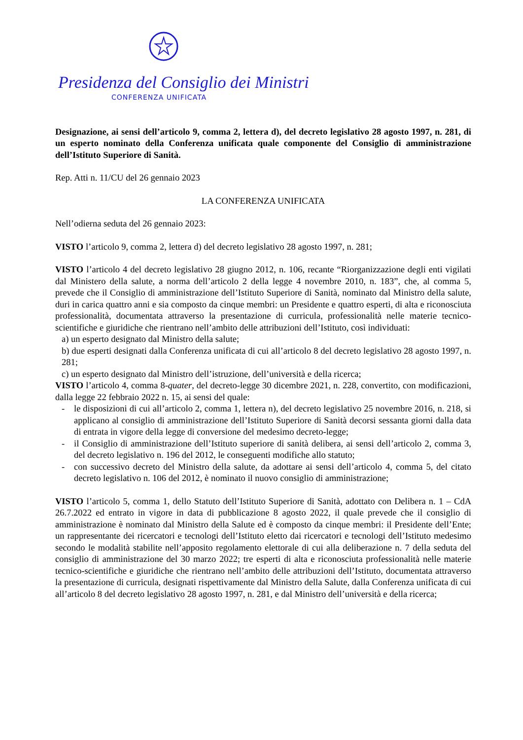Presidenza del Consiglio dei Ministri
CONFERENZA UNIFICATA
Designazione, ai sensi dell’articolo 9, comma 2, lettera d), del decreto legislativo 28 agosto 1997, n. 281, di un esperto nominato della Conferenza unificata quale componente del Consiglio di amministrazione dell’Istituto Superiore di Sanità.
Rep. Atti n. 11/CU del 26 gennaio 2023
LA CONFERENZA UNIFICATA
Nell’odierna seduta del 26 gennaio 2023:
VISTO l’articolo 9, comma 2, lettera d) del decreto legislativo 28 agosto 1997, n. 281;
VISTO l’articolo 4 del decreto legislativo 28 giugno 2012, n. 106, recante “Riorganizzazione degli enti vigilati dal Ministero della salute, a norma dell’articolo 2 della legge 4 novembre 2010, n. 183”, che, al comma 5, prevede che il Consiglio di amministrazione dell’Istituto Superiore di Sanità, nominato dal Ministro della salute, duri in carica quattro anni e sia composto da cinque membri: un Presidente e quattro esperti, di alta e riconosciuta professionalità, documentata attraverso la presentazione di curricula, professionalità nelle materie tecnico-scientifiche e giuridiche che rientrano nell’ambito delle attribuzioni dell’Istituto, così individuati:
a) un esperto designato dal Ministro della salute;
b) due esperti designati dalla Conferenza unificata di cui all’articolo 8 del decreto legislativo 28 agosto 1997, n. 281;
c) un esperto designato dal Ministro dell’istruzione, dell’università e della ricerca;
VISTO l’articolo 4, comma 8-quater, del decreto-legge 30 dicembre 2021, n. 228, convertito, con modificazioni, dalla legge 22 febbraio 2022 n. 15, ai sensi del quale:
- le disposizioni di cui all’articolo 2, comma 1, lettera n), del decreto legislativo 25 novembre 2016, n. 218, si applicano al consiglio di amministrazione dell’Istituto Superiore di Sanità decorsi sessanta giorni dalla data di entrata in vigore della legge di conversione del medesimo decreto-legge;
- il Consiglio di amministrazione dell’Istituto superiore di sanità delibera, ai sensi dell’articolo 2, comma 3, del decreto legislativo n. 196 del 2012, le conseguenti modifiche allo statuto;
- con successivo decreto del Ministro della salute, da adottare ai sensi dell’articolo 4, comma 5, del citato decreto legislativo n. 106 del 2012, è nominato il nuovo consiglio di amministrazione;
VISTO l’articolo 5, comma 1, dello Statuto dell’Istituto Superiore di Sanità, adottato con Delibera n. 1 – CdA 26.7.2022 ed entrato in vigore in data di pubblicazione 8 agosto 2022, il quale prevede che il consiglio di amministrazione è nominato dal Ministro della Salute ed è composto da cinque membri: il Presidente dell’Ente; un rappresentante dei ricercatori e tecnologi dell’Istituto eletto dai ricercatori e tecnologi dell’Istituto medesimo secondo le modalità stabilite nell’apposito regolamento elettorale di cui alla deliberazione n. 7 della seduta del consiglio di amministrazione del 30 marzo 2022; tre esperti di alta e riconosciuta professionalità nelle materie tecnico-scientifiche e giuridiche che rientrano nell’ambito delle attribuzioni dell’Istituto, documentata attraverso la presentazione di curricula, designati rispettivamente dal Ministro della Salute, dalla Conferenza unificata di cui all’articolo 8 del decreto legislativo 28 agosto 1997, n. 281, e dal Ministro dell’università e della ricerca;